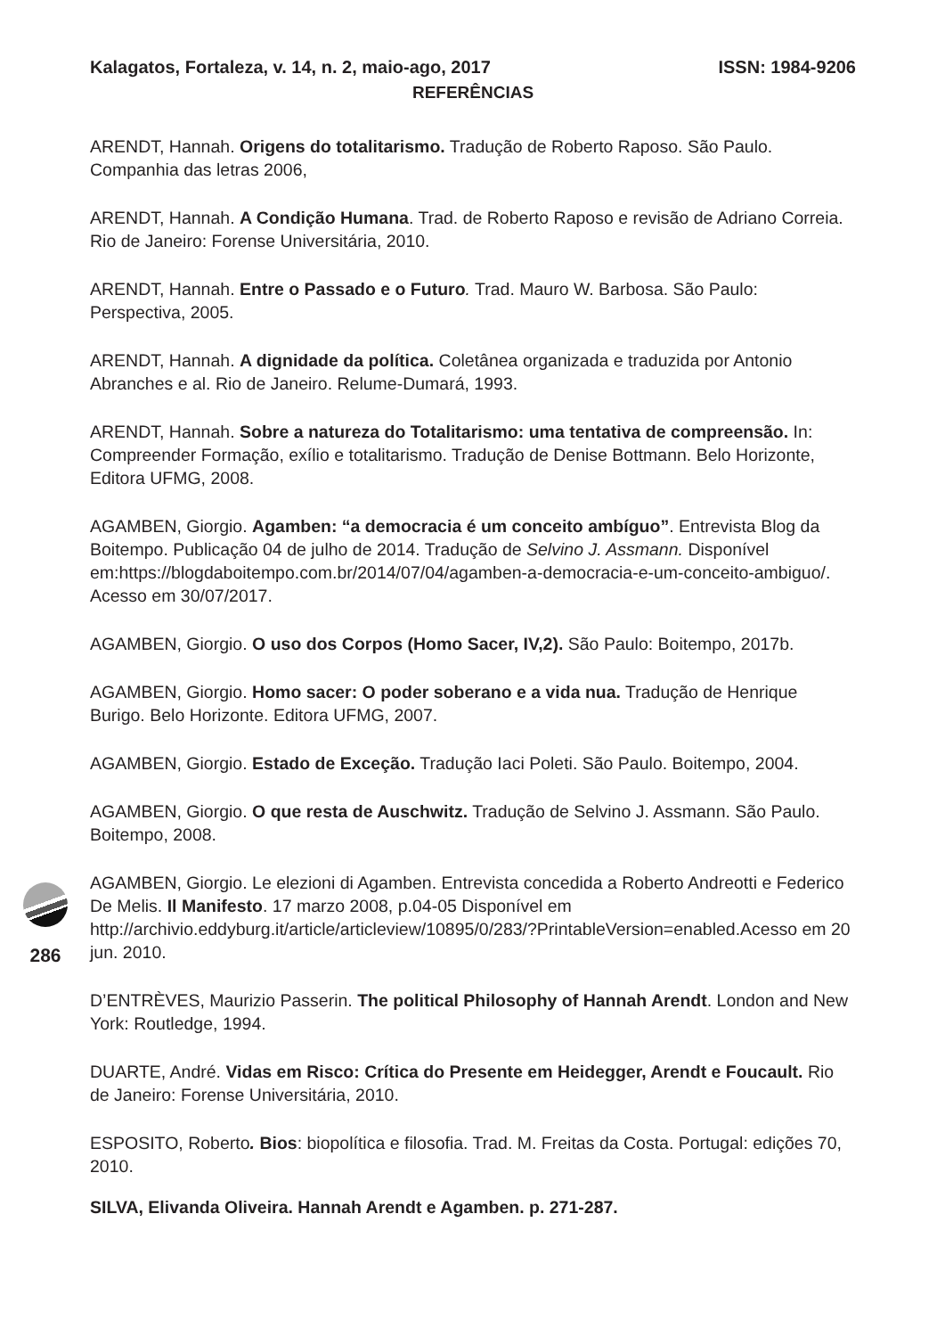Kalagatos, Fortaleza, v. 14, n. 2, maio-ago, 2017 ISSN: 1984-9206
REFERÊNCIAS
ARENDT, Hannah. Origens do totalitarismo. Tradução de Roberto Raposo. São Paulo. Companhia das letras 2006,
ARENDT, Hannah. A Condição Humana. Trad. de Roberto Raposo e revisão de Adriano Correia. Rio de Janeiro: Forense Universitária, 2010.
ARENDT, Hannah. Entre o Passado e o Futuro. Trad. Mauro W. Barbosa. São Paulo: Perspectiva, 2005.
ARENDT, Hannah. A dignidade da política. Coletânea organizada e traduzida por Antonio Abranches e al. Rio de Janeiro. Relume-Dumará, 1993.
ARENDT, Hannah. Sobre a natureza do Totalitarismo: uma tentativa de compreensão. In: Compreender Formação, exílio e totalitarismo. Tradução de Denise Bottmann. Belo Horizonte, Editora UFMG, 2008.
AGAMBEN, Giorgio. Agamben: “a democracia é um conceito ambíguo”. Entrevista Blog da Boitempo. Publicação 04 de julho de 2014. Tradução de Selvino J. Assmann. Disponível em:https://blogdaboitempo.com.br/2014/07/04/agamben-a-democracia-e-um-conceito-ambiguo/. Acesso em 30/07/2017.
AGAMBEN, Giorgio. O uso dos Corpos (Homo Sacer, IV,2). São Paulo: Boitempo, 2017b.
AGAMBEN, Giorgio. Homo sacer: O poder soberano e a vida nua. Tradução de Henrique Burigo. Belo Horizonte. Editora UFMG, 2007.
AGAMBEN, Giorgio. Estado de Exceção. Tradução Iaci Poleti. São Paulo. Boitempo, 2004.
AGAMBEN, Giorgio. O que resta de Auschwitz. Tradução de Selvino J. Assmann. São Paulo. Boitempo, 2008.
AGAMBEN, Giorgio. Le elezioni di Agamben. Entrevista concedida a Roberto Andreotti e Federico De Melis. Il Manifesto. 17 marzo 2008, p.04-05 Disponível em http://archivio.eddyburg.it/article/articleview/10895/0/283/?PrintableVersion=enabled.Acesso em 20 jun. 2010.
D’ENTRÈVES, Maurizio Passerin. The political Philosophy of Hannah Arendt. London and New York: Routledge, 1994.
DUARTE, André. Vidas em Risco: Crítica do Presente em Heidegger, Arendt e Foucault. Rio de Janeiro: Forense Universitária, 2010.
ESPOSITO, Roberto. Bios: biopolítica e filosofia. Trad. M. Freitas da Costa. Portugal: edições 70, 2010.
SILVA, Elivanda Oliveira. Hannah Arendt e Agamben. p. 271-287.
286